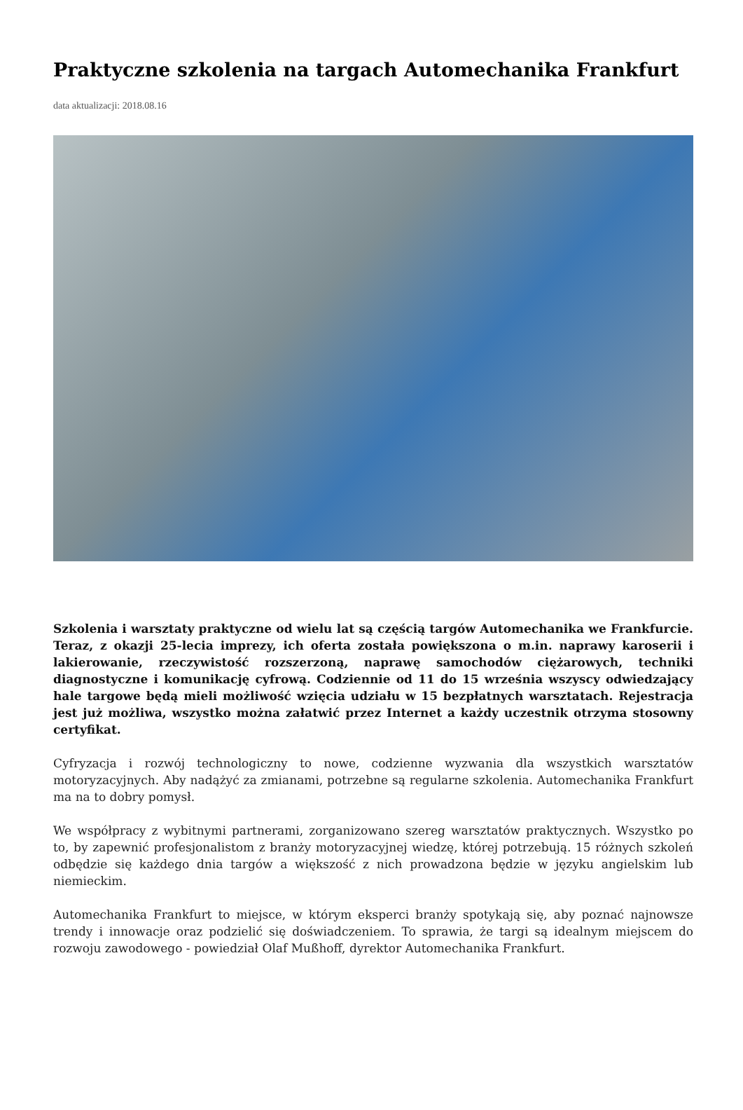Praktyczne szkolenia na targach Automechanika Frankfurt
data aktualizacji: 2018.08.16
Szkolenia i warsztaty praktyczne od wielu lat są częścią targów Automechanika we Frankfurcie. Teraz, z okazji 25-lecia imprezy, ich oferta została powiększona o m.in. naprawy karoserii i lakierowanie, rzeczywistość rozszerzoną, naprawę samochodów ciężarowych, techniki diagnostyczne i komunikację cyfrową. Codziennie od 11 do 15 września wszyscy odwiedzający hale targowe będą mieli możliwość wzięcia udziału w 15 bezpłatnych warsztatach. Rejestracja jest już możliwa, wszystko można załatwić przez Internet a każdy uczestnik otrzyma stosowny certyfikat.
Cyfryzacja i rozwój technologiczny to nowe, codzienne wyzwania dla wszystkich warsztatów motoryzacyjnych. Aby nadążyć za zmianami, potrzebne są regularne szkolenia. Automechanika Frankfurt ma na to dobry pomysł.
We współpracy z wybitnymi partnerami, zorganizowano szereg warsztatów praktycznych. Wszystko po to, by zapewnić profesjonalistom z branży motoryzacyjnej wiedzę, której potrzebują. 15 różnych szkoleń odbędzie się każdego dnia targów a większość z nich prowadzona będzie w języku angielskim lub niemieckim.
Automechanika Frankfurt to miejsce, w którym eksperci branży spotykają się, aby poznać najnowsze trendy i innowacje oraz podzielić się doświadczeniem. To sprawia, że targi są idealnym miejscem do rozwoju zawodowego - powiedział Olaf Mußhoff, dyrektor Automechanika Frankfurt.